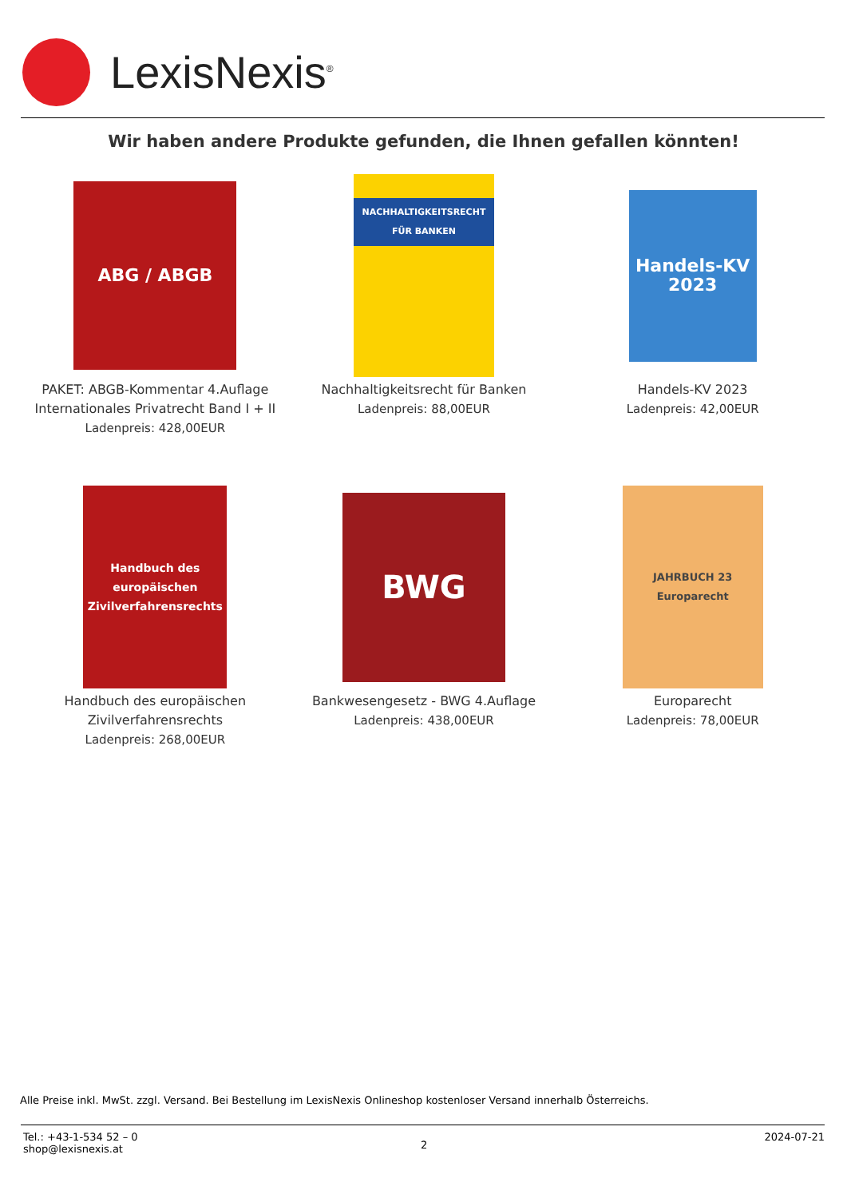LexisNexis<sup>®</sup>
Wir haben andere Produkte gefunden, die Ihnen gefallen könnten!
ABG / ABGB
PAKET: ABGB-Kommentar 4.Auflage Internationales Privatrecht Band I + II
Ladenpreis: 428,00EUR
NACHHALTIGKEITSRECHT FÜR BANKEN
Nachhaltigkeitsrecht für Banken
Ladenpreis: 88,00EUR
Handels-KV 2023
Handels-KV 2023
Ladenpreis: 42,00EUR
Handbuch des europäischen Zivilverfahrensrechts
Handbuch des europäischen Zivilverfahrensrechts
Ladenpreis: 268,00EUR
BWG
Bankwesengesetz - BWG 4.Auflage
Ladenpreis: 438,00EUR
JAHRBUCH 23 Europarecht
Europarecht
Ladenpreis: 78,00EUR
Alle Preise inkl. MwSt. zzgl. Versand. Bei Bestellung im LexisNexis Onlineshop kostenloser Versand innerhalb Österreichs.
Tel.: +43-1-534 52 – 0
shop@lexisnexis.at
2
2024-07-21